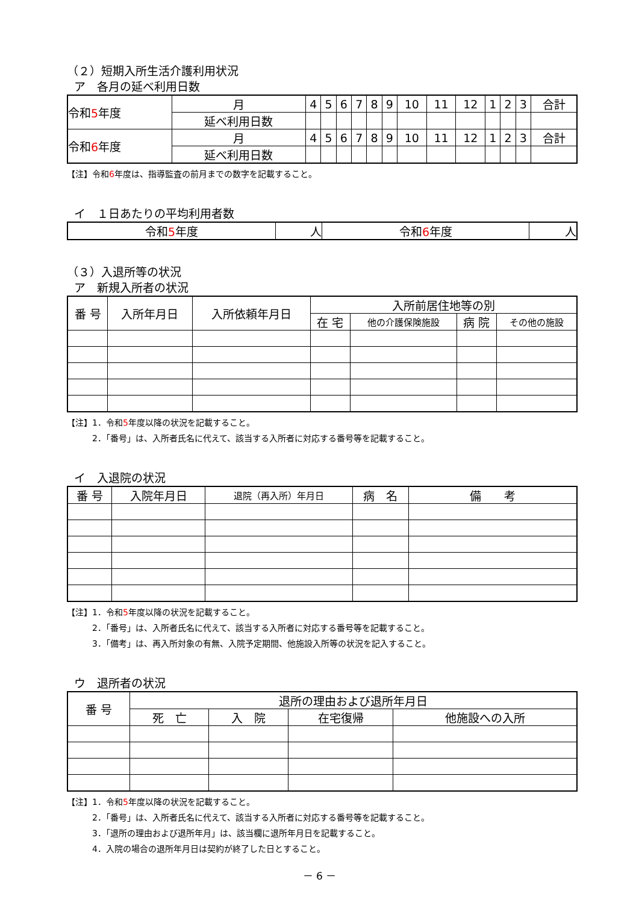（２）短期入所生活介護利用状況
ア　各月の延べ利用日数
| 令和 5 年度 | 月 | 4 | 5 | 6 | 7 | 8 | 9 | 10 | 11 | 12 | 1 | 2 | 3 | 合計 |
| | 延べ利用日数 | | | | | | | | | | | | | |
| 令和 6 年度 | 月 | 4 | 5 | 6 | 7 | 8 | 9 | 10 | 11 | 12 | 1 | 2 | 3 | 合計 |
| | 延べ利用日数 | | | | | | | | | | | | | |
【注】令和6年度は、指導監査の前月までの数字を記載すること。
イ　１日あたりの平均利用者数
| 令和 5 年度 | 人 | 令和 6 年度 | 人 |
（３）入退所等の状況
ア　新規入所者の状況
| 番 号 | 入所年月日 | 入所依頼年月日 | 入所前居住地等の別 | | | |
| --- | --- | --- | --- | --- | --- | --- |
| | | | 在 宅 | 他の介護保険施設 | 病 院 | その他の施設 |
【注】1．令和5年度以降の状況を記載すること。
2．「番号」は、入所者氏名に代えて、該当する入所者に対応する番号等を記載すること。
イ　入退院の状況
| 番 号 | 入院年月日 | 退院（再入所）年月日 | 病 名 | 備 考 |
| --- | --- | --- | --- | --- |
【注】1．令和5年度以降の状況を記載すること。
2．「番号」は、入所者氏名に代えて、該当する入所者に対応する番号等を記載すること。
3．「備考」は、再入所対象の有無、入院予定期間、他施設入所等の状況を記入すること。
ウ　退所者の状況
| 番 号 | 退所の理由および退所年月日 | | | |
| --- | --- | --- | --- | --- |
| | 死 亡 | 入 院 | 在宅復帰 | 他施設への入所 |
【注】1．令和5年度以降の状況を記載すること。
2．「番号」は、入所者氏名に代えて、該当する入所者に対応する番号等を記載すること。
3．「退所の理由および退所年月」は、該当欄に退所年月日を記載すること。
4．入院の場合の退所年月日は契約が終了した日とすること。
－ 6 －